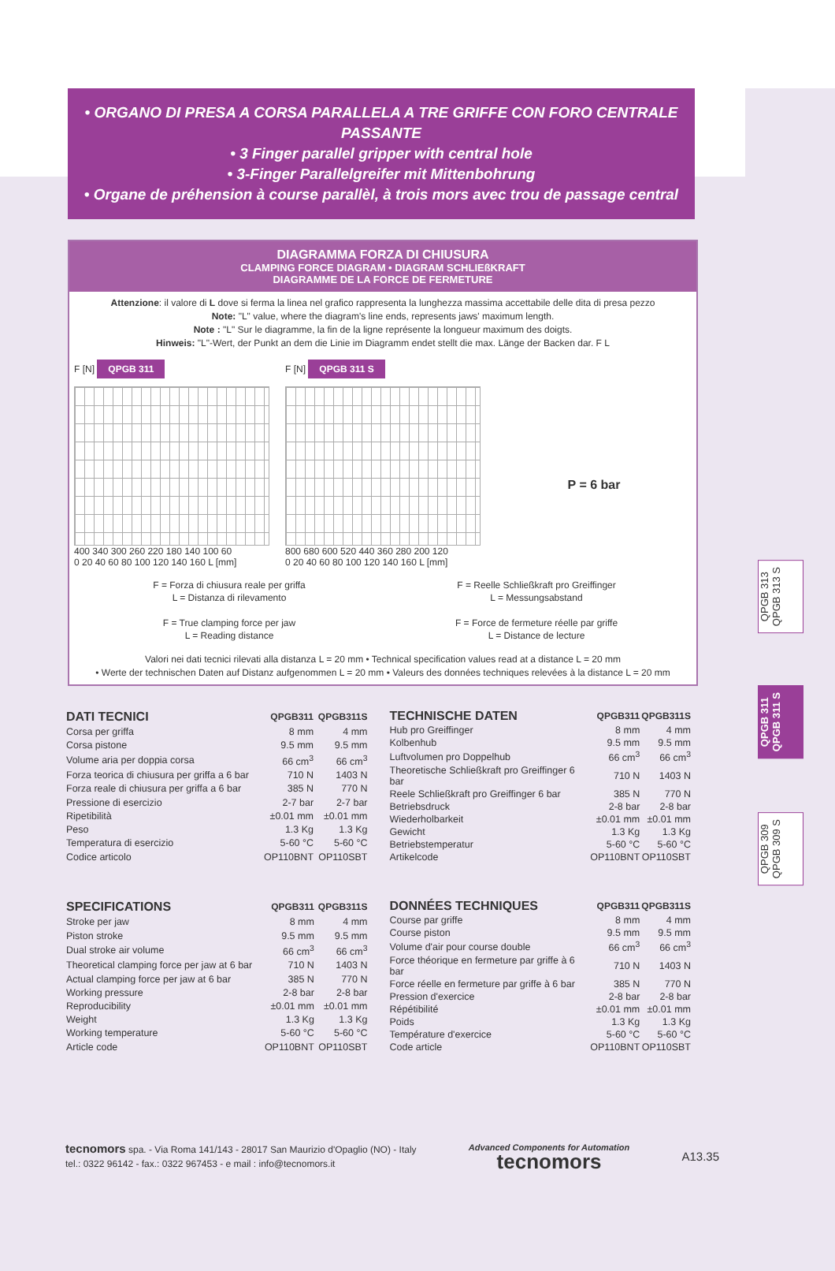QPGB 313
QPGB 313 S
QPGB 311
QPGB 311 S
QPGB 309
QPGB 309 S
• ORGANO DI PRESA A CORSA PARALLELA A TRE GRIFFE CON FORO CENTRALE PASSANTE
• 3 Finger parallel gripper with central hole
• 3-Finger Parallelgreifer mit Mittenbohrung
• Organe de préhension à course parallèl, à trois mors avec trou de passage central
DIAGRAMMA FORZA DI CHIUSURA
CLAMPING FORCE DIAGRAM • DIAGRAM SCHLIEßKRAFT
DIAGRAMME DE LA FORCE DE FERMETURE
Attenzione: il valore di L dove si ferma la linea nel grafico rappresenta la lunghezza massima accettabile delle dita di presa pezzo
Note: "L" value, where the diagram's line ends, represents jaws' maximum length.
Note : "L" Sur le diagramme, la fin de la ligne représente la longueur maximum des doigts.
Hinweis: "L"-Wert, der Punkt an dem die Linie im Diagramm endet stellt die max. Länge der Backen dar. F L
F [N] QPGB 311
400 340 300 260 220 180 140 100 60
0 20 40 60 80 100 120 140 160 L [mm]
F [N] QPGB 311 S
800 680 600 520 440 360 280 200 120
0 20 40 60 80 100 120 140 160 L [mm]
P = 6 bar
F = Forza di chiusura reale per griffa
L = Distanza di rilevamento
F = True clamping force per jaw
L = Reading distance
F = Reelle Schließkraft pro Greiffinger
L = Messungsabstand
F = Force de fermeture réelle par griffe
L = Distance de lecture
Valori nei dati tecnici rilevati alla distanza L = 20 mm • Technical specification values read at a distance L = 20 mm
• Werte der technischen Daten auf Distanz aufgenommen L = 20 mm • Valeurs des données techniques relevées à la distance L = 20 mm
| DATI TECNICI | QPGB311 | QPGB311S |
| --- | --- | --- |
| Corsa per griffa | 8 mm | 4 mm |
| Corsa pistone | 9.5 mm | 9.5 mm |
| Volume aria per doppia corsa | 66 cm<sup>3</sup> | 66 cm<sup>3</sup> |
| Forza teorica di chiusura per griffa a 6 bar | 710 N | 1403 N |
| Forza reale di chiusura per griffa a 6 bar | 385 N | 770 N |
| Pressione di esercizio | 2-7 bar | 2-7 bar |
| Ripetibilità | ±0.01 mm | ±0.01 mm |
| Peso | 1.3 Kg | 1.3 Kg |
| Temperatura di esercizio | 5-60 °C | 5-60 °C |
| Codice articolo | OP110BNT | OP110SBT |
| TECHNISCHE DATEN | QPGB311 | QPGB311S |
| --- | --- | --- |
| Hub pro Greiffinger | 8 mm | 4 mm |
| Kolbenhub | 9.5 mm | 9.5 mm |
| Luftvolumen pro Doppelhub | 66 cm<sup>3</sup> | 66 cm<sup>3</sup> |
| Theoretische Schließkraft pro Greiffinger 6 bar | 710 N | 1403 N |
| Reele Schließkraft pro Greiffinger 6 bar | 385 N | 770 N |
| Betriebsdruck | 2-8 bar | 2-8 bar |
| Wiederholbarkeit | ±0.01 mm | ±0.01 mm |
| Gewicht | 1.3 Kg | 1.3 Kg |
| Betriebstemperatur | 5-60 °C | 5-60 °C |
| Artikelcode | OP110BNT | OP110SBT |
| SPECIFICATIONS | QPGB311 | QPGB311S |
| --- | --- | --- |
| Stroke per jaw | 8 mm | 4 mm |
| Piston stroke | 9.5 mm | 9.5 mm |
| Dual stroke air volume | 66 cm<sup>3</sup> | 66 cm<sup>3</sup> |
| Theoretical clamping force per jaw at 6 bar | 710 N | 1403 N |
| Actual clamping force per jaw at 6 bar | 385 N | 770 N |
| Working pressure | 2-8 bar | 2-8 bar |
| Reproducibility | ±0.01 mm | ±0.01 mm |
| Weight | 1.3 Kg | 1.3 Kg |
| Working temperature | 5-60 °C | 5-60 °C |
| Article code | OP110BNT | OP110SBT |
| DONNÉES TECHNIQUES | QPGB311 | QPGB311S |
| --- | --- | --- |
| Course par griffe | 8 mm | 4 mm |
| Course piston | 9.5 mm | 9.5 mm |
| Volume d'air pour course double | 66 cm<sup>3</sup> | 66 cm<sup>3</sup> |
| Force théorique en fermeture par griffe à 6 bar | 710 N | 1403 N |
| Force réelle en fermeture par griffe à 6 bar | 385 N | 770 N |
| Pression d'exercice | 2-8 bar | 2-8 bar |
| Répétibilité | ±0.01 mm | ±0.01 mm |
| Poids | 1.3 Kg | 1.3 Kg |
| Température d'exercice | 5-60 °C | 5-60 °C |
| Code article | OP110BNT | OP110SBT |
tecnomors spa. - Via Roma 141/143 - 28017 San Maurizio d'Opaglio (NO) - Italy
tel.: 0322 96142 - fax.: 0322 967453 - e mail : info@tecnomors.it
Advanced Components for Automation
tecnomors
A13.35